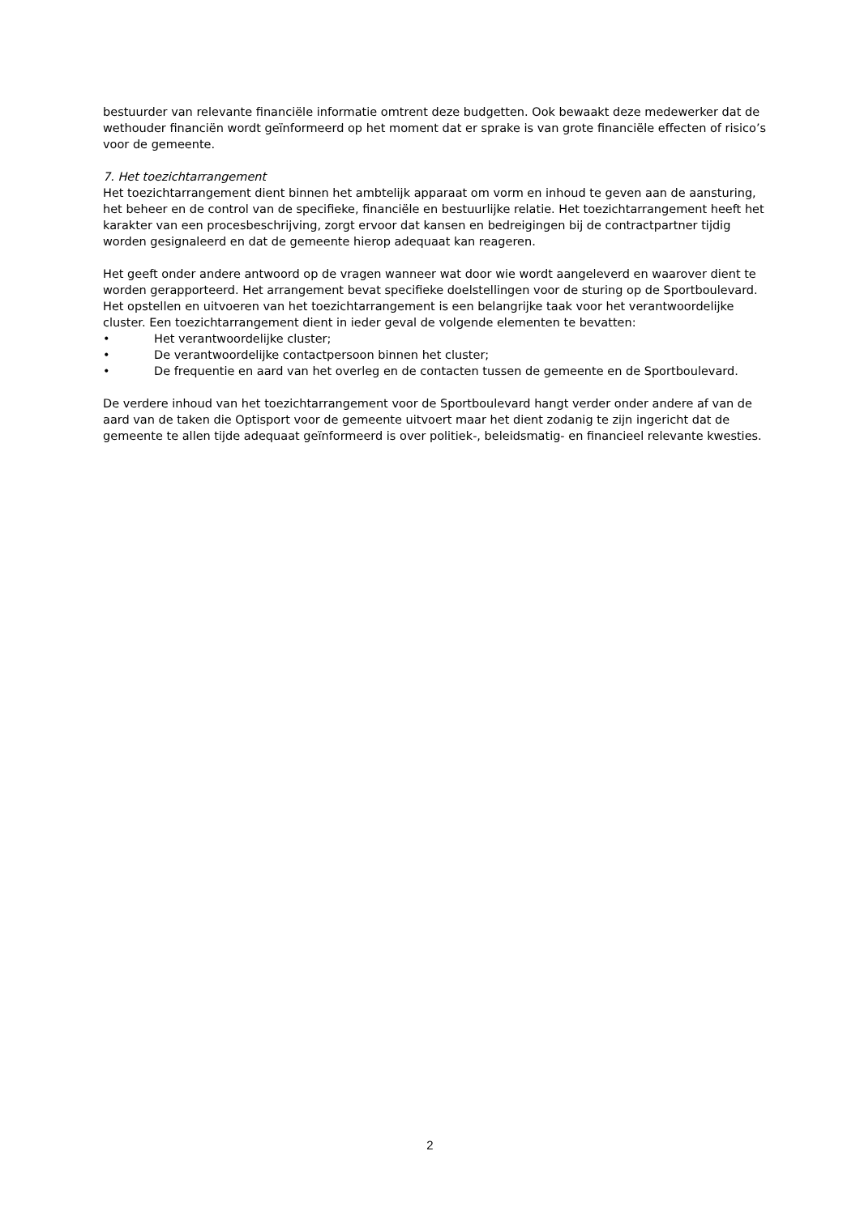bestuurder van relevante financiële informatie omtrent deze budgetten. Ook bewaakt deze medewerker dat de wethouder financiën wordt geïnformeerd op het moment dat er sprake is van grote financiële effecten of risico’s voor de gemeente.
7. Het toezichtarrangement
Het toezichtarrangement dient binnen het ambtelijk apparaat om vorm en inhoud te geven aan de aansturing, het beheer en de control van de specifieke, financiële en bestuurlijke relatie. Het toezichtarrangement heeft het karakter van een procesbeschrijving, zorgt ervoor dat kansen en bedreigingen bij de contractpartner tijdig worden gesignaleerd en dat de gemeente hierop adequaat kan reageren.
Het geeft onder andere antwoord op de vragen wanneer wat door wie wordt aangeleverd en waarover dient te worden gerapporteerd. Het arrangement bevat specifieke doelstellingen voor de sturing op de Sportboulevard. Het opstellen en uitvoeren van het toezichtarrangement is een belangrijke taak voor het verantwoordelijke cluster. Een toezichtarrangement dient in ieder geval de volgende elementen te bevatten:
• Het verantwoordelijke cluster;
• De verantwoordelijke contactpersoon binnen het cluster;
• De frequentie en aard van het overleg en de contacten tussen de gemeente en de Sportboulevard.
De verdere inhoud van het toezichtarrangement voor de Sportboulevard hangt verder onder andere af van de aard van de taken die Optisport voor de gemeente uitvoert maar het dient zodanig te zijn ingericht dat de gemeente te allen tijde adequaat geïnformeerd is over politiek-, beleidsmatig- en financieel relevante kwesties.
2